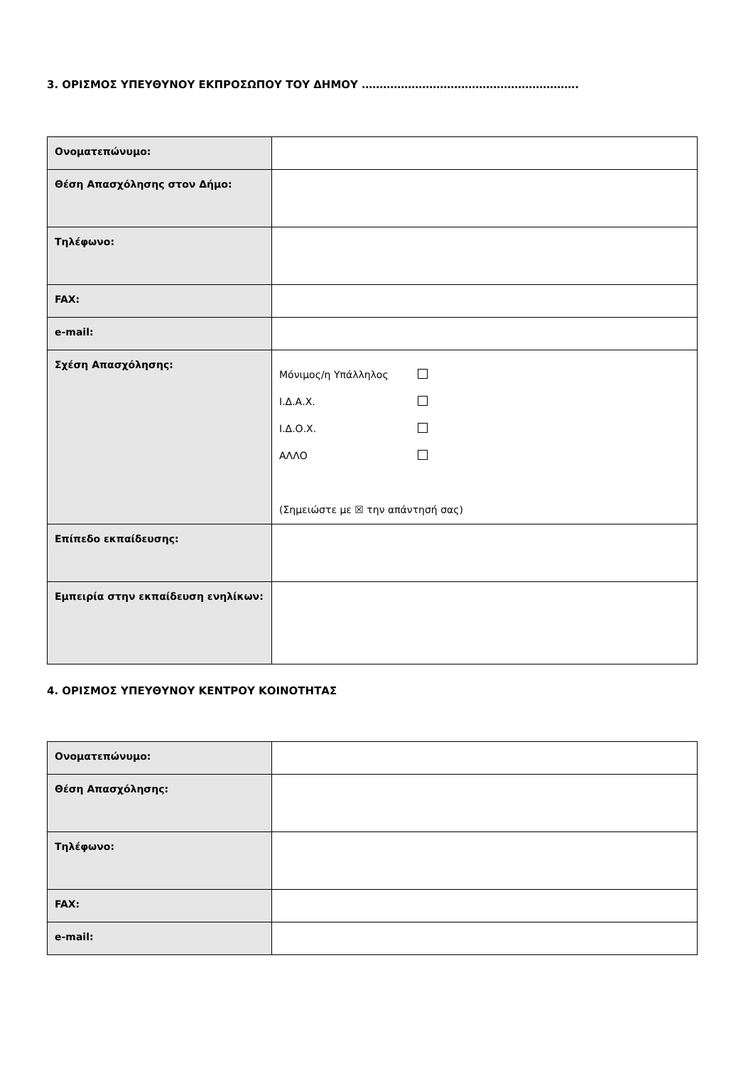3. ΟΡΙΣΜΟΣ ΥΠΕΥΘΥΝΟΥ ΕΚΠΡΟΣΩΠΟΥ ΤΟΥ ΔΗΜΟΥ …………………………………………………….
| Ονοματεπώνυμο: | |
| Θέση Απασχόλησης στον Δήμο: | |
| Τηλέφωνο: | |
| FAX: | |
| e-mail: | |
| Σχέση Απασχόλησης: | Μόνιμος/η Υπάλληλος Ι.Δ.Α.Χ. Ι.Δ.Ο.Χ. ΑΛΛΟ (Σημειώστε με ☒ την απάντησή σας) |
| Επίπεδο εκπαίδευσης: | |
| Εμπειρία στην εκπαίδευση ενηλίκων: | |
4. ΟΡΙΣΜΟΣ ΥΠΕΥΘΥΝΟΥ ΚΕΝΤΡΟΥ ΚΟΙΝΟΤΗΤΑΣ
| Ονοματεπώνυμο: | |
| Θέση Απασχόλησης: | |
| Τηλέφωνο: | |
| FAX: | |
| e-mail: | |